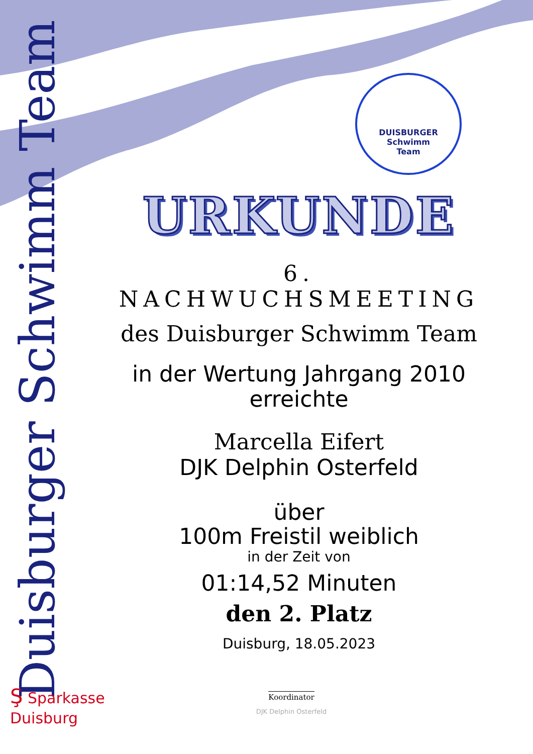Duisburger Schwimm Team
DUISBURGER
Schwimm
Team
URKUNDE
6. NACHWUCHSMEETING
des Duisburger Schwimm Team
in der Wertung Jahrgang 2010
erreichte
Marcella Eifert
DJK Delphin Osterfeld
über
100m Freistil weiblich
in der Zeit von
01:14,52 Minuten
den 2. Platz
Duisburg, 18.05.2023
Ş Sparkasse
Duisburg
Koordinator
DJK Delphin Osterfeld